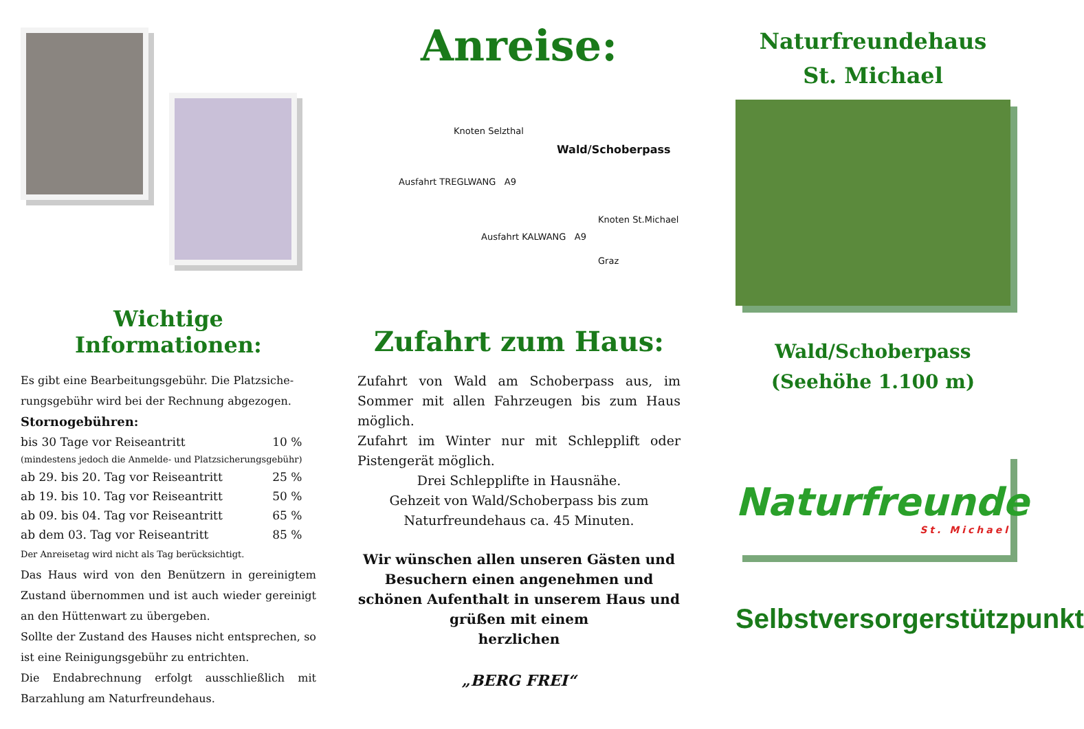Wichtige Informationen:
Es gibt eine Bearbeitungsgebühr. Die Platzsiche-rungsgebühr wird bei der Rechnung abgezogen.
Stornogebühren:
| bis 30 Tage vor Reiseantritt | 10 % |
| (mindestens jedoch die Anmelde- und Platzsicherungsgebühr) | |
| ab 29. bis 20. Tag vor Reiseantritt | 25 % |
| ab 19. bis 10. Tag vor Reiseantritt | 50 % |
| ab 09. bis 04. Tag vor Reiseantritt | 65 % |
| ab dem 03. Tag vor Reiseantritt | 85 % |
Der Anreisetag wird nicht als Tag berücksichtigt.
Das Haus wird von den Benützern in gereinigtem Zustand übernommen und ist auch wieder gereinigt an den Hüttenwart zu übergeben.
Sollte der Zustand des Hauses nicht entsprechen, so ist eine Reinigungsgebühr zu entrichten.
Die Endabrechnung erfolgt ausschließlich mit Barzahlung am Naturfreundehaus.
Anreise:
Knoten Selzthal
Wald/Schoberpass
Ausfahrt TREGLWANG A9
Knoten St.Michael
Ausfahrt KALWANG A9
Graz
Zufahrt zum Haus:
Zufahrt von Wald am Schoberpass aus, im Sommer mit allen Fahrzeugen bis zum Haus möglich.
Zufahrt im Winter nur mit Schlepplift oder Pistengerät möglich.
Drei Schlepplifte in Hausnähe.
Gehzeit von Wald/Schoberpass bis zum Naturfreundehaus ca. 45 Minuten.
Wir wünschen allen unseren Gästen und Besuchern einen angenehmen und schönen Aufenthalt in unserem Haus und grüßen mit einem
herzlichen
„BERG FREI“
Naturfreundehaus
St. Michael
Wald/Schoberpass
(Seehöhe 1.100 m)
Naturfreunde
St. Michael
Selbstversorgerstützpunkt